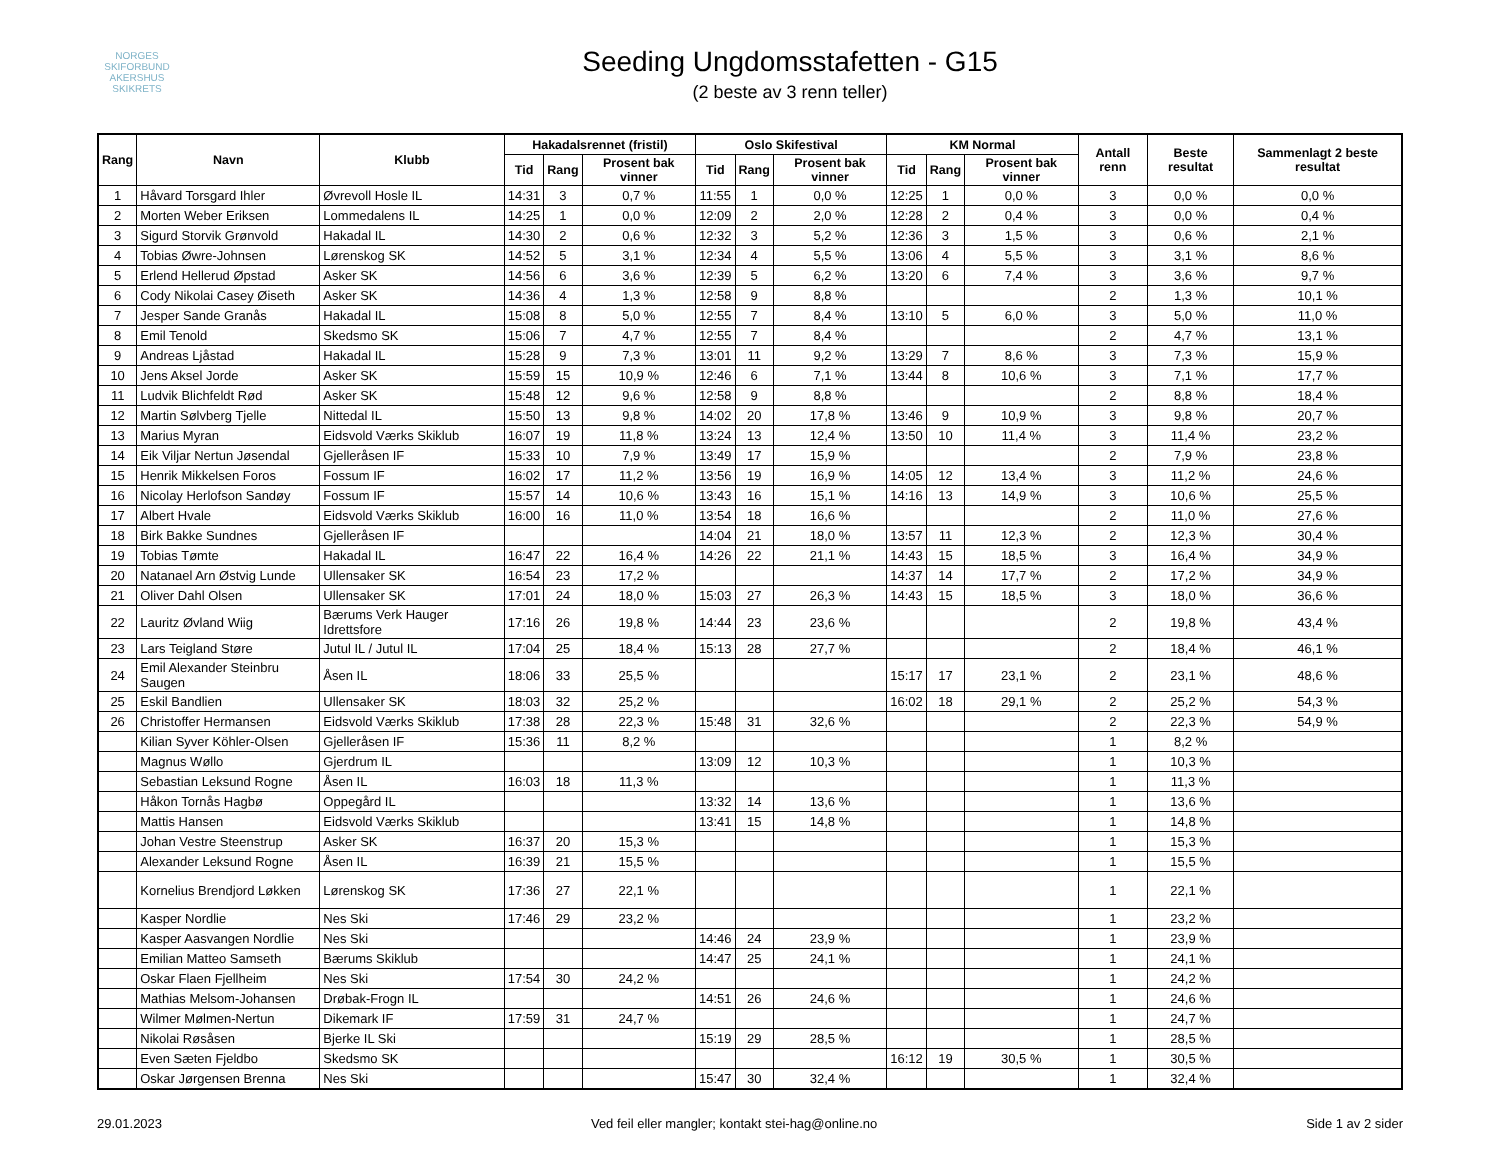NORGES SKIFORBUND
AKERSHUS SKIKRETS
Seeding Ungdomsstafetten - G15
(2 beste av 3 renn teller)
| Rang | Navn | Klubb | Hakadalsrennet (fristil) | | | Oslo Skifestival | | | KM Normal | | | Antall renn | Beste resultat | Sammenlagt 2 beste resultat |
| --- | --- | --- | --- | --- | --- | --- | --- | --- | --- | --- | --- | --- | --- | --- |
| | | | Tid | Rang | Prosent bak vinner | Tid | Rang | Prosent bak vinner | Tid | Rang | Prosent bak vinner | | | |
| 1 | Håvard Torsgard Ihler | Øvrevoll Hosle IL | 14:31 | 3 | 0,7 % | 11:55 | 1 | 0,0 % | 12:25 | 1 | 0,0 % | 3 | 0,0 % | 0,0 % |
| 2 | Morten Weber Eriksen | Lommedalens IL | 14:25 | 1 | 0,0 % | 12:09 | 2 | 2,0 % | 12:28 | 2 | 0,4 % | 3 | 0,0 % | 0,4 % |
| 3 | Sigurd Storvik Grønvold | Hakadal IL | 14:30 | 2 | 0,6 % | 12:32 | 3 | 5,2 % | 12:36 | 3 | 1,5 % | 3 | 0,6 % | 2,1 % |
| 4 | Tobias Øwre-Johnsen | Lørenskog SK | 14:52 | 5 | 3,1 % | 12:34 | 4 | 5,5 % | 13:06 | 4 | 5,5 % | 3 | 3,1 % | 8,6 % |
| 5 | Erlend Hellerud Øpstad | Asker SK | 14:56 | 6 | 3,6 % | 12:39 | 5 | 6,2 % | 13:20 | 6 | 7,4 % | 3 | 3,6 % | 9,7 % |
| 6 | Cody Nikolai Casey Øiseth | Asker SK | 14:36 | 4 | 1,3 % | 12:58 | 9 | 8,8 % | | | | 2 | 1,3 % | 10,1 % |
| 7 | Jesper Sande Granås | Hakadal IL | 15:08 | 8 | 5,0 % | 12:55 | 7 | 8,4 % | 13:10 | 5 | 6,0 % | 3 | 5,0 % | 11,0 % |
| 8 | Emil Tenold | Skedsmo SK | 15:06 | 7 | 4,7 % | 12:55 | 7 | 8,4 % | | | | 2 | 4,7 % | 13,1 % |
| 9 | Andreas Ljåstad | Hakadal IL | 15:28 | 9 | 7,3 % | 13:01 | 11 | 9,2 % | 13:29 | 7 | 8,6 % | 3 | 7,3 % | 15,9 % |
| 10 | Jens Aksel Jorde | Asker SK | 15:59 | 15 | 10,9 % | 12:46 | 6 | 7,1 % | 13:44 | 8 | 10,6 % | 3 | 7,1 % | 17,7 % |
| 11 | Ludvik Blichfeldt Rød | Asker SK | 15:48 | 12 | 9,6 % | 12:58 | 9 | 8,8 % | | | | 2 | 8,8 % | 18,4 % |
| 12 | Martin Sølvberg Tjelle | Nittedal IL | 15:50 | 13 | 9,8 % | 14:02 | 20 | 17,8 % | 13:46 | 9 | 10,9 % | 3 | 9,8 % | 20,7 % |
| 13 | Marius Myran | Eidsvold Værks Skiklub | 16:07 | 19 | 11,8 % | 13:24 | 13 | 12,4 % | 13:50 | 10 | 11,4 % | 3 | 11,4 % | 23,2 % |
| 14 | Eik Viljar Nertun Jøsendal | Gjelleråsen IF | 15:33 | 10 | 7,9 % | 13:49 | 17 | 15,9 % | | | | 2 | 7,9 % | 23,8 % |
| 15 | Henrik Mikkelsen Foros | Fossum IF | 16:02 | 17 | 11,2 % | 13:56 | 19 | 16,9 % | 14:05 | 12 | 13,4 % | 3 | 11,2 % | 24,6 % |
| 16 | Nicolay Herlofson Sandøy | Fossum IF | 15:57 | 14 | 10,6 % | 13:43 | 16 | 15,1 % | 14:16 | 13 | 14,9 % | 3 | 10,6 % | 25,5 % |
| 17 | Albert Hvale | Eidsvold Værks Skiklub | 16:00 | 16 | 11,0 % | 13:54 | 18 | 16,6 % | | | | 2 | 11,0 % | 27,6 % |
| 18 | Birk Bakke Sundnes | Gjelleråsen IF | | | | 14:04 | 21 | 18,0 % | 13:57 | 11 | 12,3 % | 2 | 12,3 % | 30,4 % |
| 19 | Tobias Tømte | Hakadal IL | 16:47 | 22 | 16,4 % | 14:26 | 22 | 21,1 % | 14:43 | 15 | 18,5 % | 3 | 16,4 % | 34,9 % |
| 20 | Natanael Arn Østvig Lunde | Ullensaker SK | 16:54 | 23 | 17,2 % | | | | 14:37 | 14 | 17,7 % | 2 | 17,2 % | 34,9 % |
| 21 | Oliver Dahl Olsen | Ullensaker SK | 17:01 | 24 | 18,0 % | 15:03 | 27 | 26,3 % | 14:43 | 15 | 18,5 % | 3 | 18,0 % | 36,6 % |
| 22 | Lauritz Øvland Wiig | Bærums Verk Hauger Idrettsfore | 17:16 | 26 | 19,8 % | 14:44 | 23 | 23,6 % | | | | 2 | 19,8 % | 43,4 % |
| 23 | Lars Teigland Støre | Jutul IL / Jutul IL | 17:04 | 25 | 18,4 % | 15:13 | 28 | 27,7 % | | | | 2 | 18,4 % | 46,1 % |
| 24 | Emil Alexander Steinbru Saugen | Åsen IL | 18:06 | 33 | 25,5 % | | | | 15:17 | 17 | 23,1 % | 2 | 23,1 % | 48,6 % |
| 25 | Eskil Bandlien | Ullensaker SK | 18:03 | 32 | 25,2 % | | | | 16:02 | 18 | 29,1 % | 2 | 25,2 % | 54,3 % |
| 26 | Christoffer Hermansen | Eidsvold Værks Skiklub | 17:38 | 28 | 22,3 % | 15:48 | 31 | 32,6 % | | | | 2 | 22,3 % | 54,9 % |
| | Kilian Syver Köhler-Olsen | Gjelleråsen IF | 15:36 | 11 | 8,2 % | | | | | | | 1 | 8,2 % | |
| | Magnus Wøllo | Gjerdrum IL | | | | 13:09 | 12 | 10,3 % | | | | 1 | 10,3 % | |
| | Sebastian Leksund Rogne | Åsen IL | 16:03 | 18 | 11,3 % | | | | | | | 1 | 11,3 % | |
| | Håkon Tornås Hagbø | Oppegård IL | | | | 13:32 | 14 | 13,6 % | | | | 1 | 13,6 % | |
| | Mattis Hansen | Eidsvold Værks Skiklub | | | | 13:41 | 15 | 14,8 % | | | | 1 | 14,8 % | |
| | Johan Vestre Steenstrup | Asker SK | 16:37 | 20 | 15,3 % | | | | | | | 1 | 15,3 % | |
| | Alexander Leksund Rogne | Åsen IL | 16:39 | 21 | 15,5 % | | | | | | | 1 | 15,5 % | |
| | Kornelius Brendjord Løkken | Lørenskog SK | 17:36 | 27 | 22,1 % | | | | | | | 1 | 22,1 % | |
| | Kasper Nordlie | Nes Ski | 17:46 | 29 | 23,2 % | | | | | | | 1 | 23,2 % | |
| | Kasper Aasvangen Nordlie | Nes Ski | | | | 14:46 | 24 | 23,9 % | | | | 1 | 23,9 % | |
| | Emilian Matteo Samseth | Bærums Skiklub | | | | 14:47 | 25 | 24,1 % | | | | 1 | 24,1 % | |
| | Oskar Flaen Fjellheim | Nes Ski | 17:54 | 30 | 24,2 % | | | | | | | 1 | 24,2 % | |
| | Mathias Melsom-Johansen | Drøbak-Frogn IL | | | | 14:51 | 26 | 24,6 % | | | | 1 | 24,6 % | |
| | Wilmer Mølmen-Nertun | Dikemark IF | 17:59 | 31 | 24,7 % | | | | | | | 1 | 24,7 % | |
| | Nikolai Røsåsen | Bjerke IL Ski | | | | 15:19 | 29 | 28,5 % | | | | 1 | 28,5 % | |
| | Even Sæten Fjeldbo | Skedsmo SK | | | | | | | 16:12 | 19 | 30,5 % | 1 | 30,5 % | |
| | Oskar Jørgensen Brenna | Nes Ski | | | | 15:47 | 30 | 32,4 % | | | | 1 | 32,4 % | |
29.01.2023 Ved feil eller mangler; kontakt stei-hag@online.no Side 1 av 2 sider